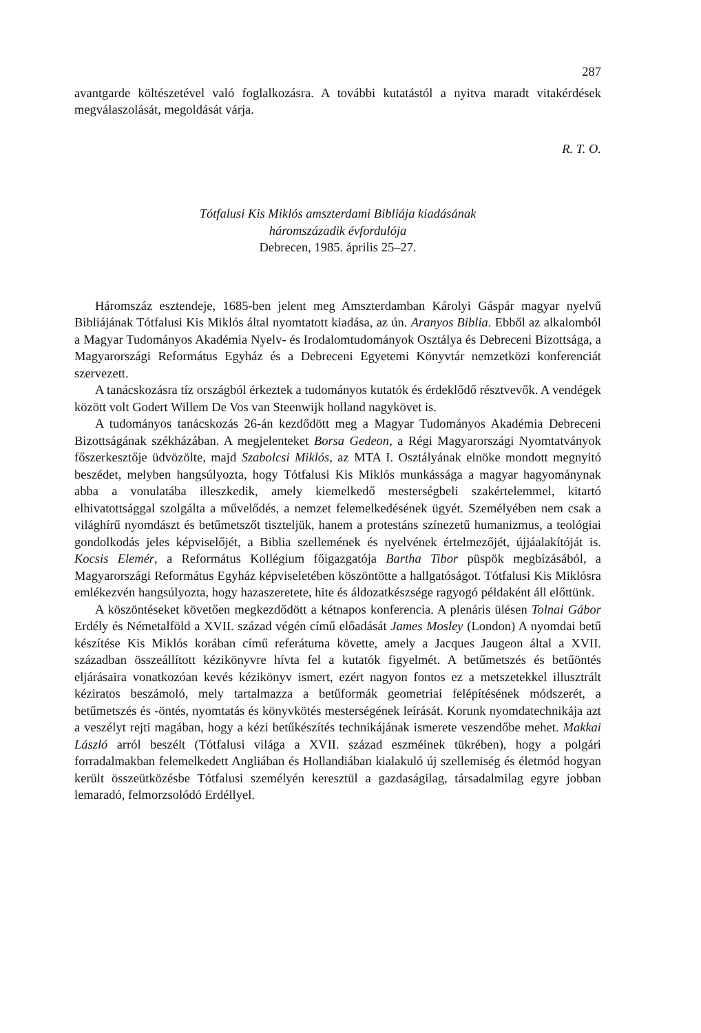287
avantgarde költészetével való foglalkozásra. A további kutatástól a nyitva maradt vitakérdések megválaszolását, megoldását várja.
R. T. O.
Tótfalusi Kis Miklós amszterdami Bibliája kiadásának
háromszázadik évfordulója
Debrecen, 1985. április 25–27.
Háromszáz esztendeje, 1685-ben jelent meg Amszterdamban Károlyi Gáspár magyar nyelvű Bibliájának Tótfalusi Kis Miklós által nyomtatott kiadása, az ún. Aranyos Biblia. Ebből az alkalomból a Magyar Tudományos Akadémia Nyelv- és Irodalomtudományok Osztálya és Debreceni Bizottsága, a Magyarországi Református Egyház és a Debreceni Egyetemi Könyvtár nemzetközi konferenciát szervezett.
A tanácskozásra tíz országból érkeztek a tudományos kutatók és érdeklődő résztvevők. A vendégek között volt Godert Willem De Vos van Steenwijk holland nagykövet is.
A tudományos tanácskozás 26-án kezdődött meg a Magyar Tudományos Akadémia Debreceni Bizottságának székházában. A megjelenteket Borsa Gedeon, a Régi Magyarországi Nyomtatványok főszerkesztője üdvözölte, majd Szabolcsi Miklós, az MTA I. Osztályának elnöke mondott megnyitó beszédet, melyben hangsúlyozta, hogy Tótfalusi Kis Miklós munkássága a magyar hagyománynak abba a vonulatába illeszkedik, amely kiemelkedő mesterségbeli szakértelemmel, kitartó elhivatottsággal szolgálta a művelődés, a nemzet felemelkedésének ügyét. Személyében nem csak a világhírű nyomdászt és betűmetszőt tiszteljük, hanem a protestáns színezetű humanizmus, a teológiai gondolkodás jeles képviselőjét, a Biblia szellemének és nyelvének értelmezőjét, újjáalakítóját is. Kocsis Elemér, a Református Kollégium főigazgatója Bartha Tibor püspök megbízásából, a Magyarországi Református Egyház képviseletében köszöntötte a hallgatóságot. Tótfalusi Kis Miklósra emlékezvén hangsúlyozta, hogy hazaszeretete, hite és áldozatkészsége ragyogó példaként áll előttünk.
A köszöntéseket követően megkezdődött a kétnapos konferencia. A plenáris ülésen Tolnai Gábor Erdély és Németalföld a XVII. század végén című előadását James Mosley (London) A nyomdai betű készítése Kis Miklós korában című referátuma követte, amely a Jacques Jaugeon által a XVII. században összeállított kézikönyvre hívta fel a kutatók figyelmét. A betűmetszés és betűöntés eljárásaira vonatkozóan kevés kézikönyv ismert, ezért nagyon fontos ez a metszetekkel illusztrált kéziratos beszámoló, mely tartalmazza a betűformák geometriai felépítésének módszerét, a betűmetszés és -öntés, nyomtatás és könyvkötés mesterségének leírását. Korunk nyomdatechnikája azt a veszélyt rejti magában, hogy a kézi betűkészítés technikájának ismerete veszendőbe mehet. Makkai László arról beszélt (Tótfalusi világa a XVII. század eszméinek tükrében), hogy a polgári forradalmakban felemelkedett Angliában és Hollandiában kialakuló új szellemiség és életmód hogyan került összeütközésbe Tótfalusi személyén keresztül a gazdaságilag, társadalmilag egyre jobban lemaradó, felmorzsolódó Erdéllyel.